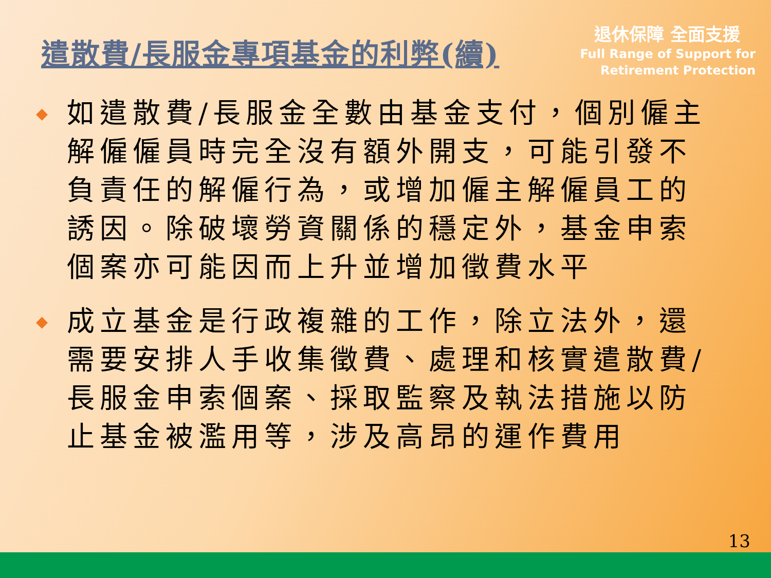遣散費/長服金專項基金的利弊(續)
退休保障 全面支援
Full Range of Support for
Retirement Protection
◆ 如遣散費/長服金全數由基金支付，個別僱主解僱僱員時完全沒有額外開支，可能引發不負責任的解僱行為，或增加僱主解僱員工的誘因。除破壞勞資關係的穩定外，基金申索個案亦可能因而上升並增加徵費水平
◆ 成立基金是行政複雜的工作，除立法外，還需要安排人手收集徵費、處理和核實遣散費/長服金申索個案、採取監察及執法措施以防止基金被濫用等，涉及高昂的運作費用
13